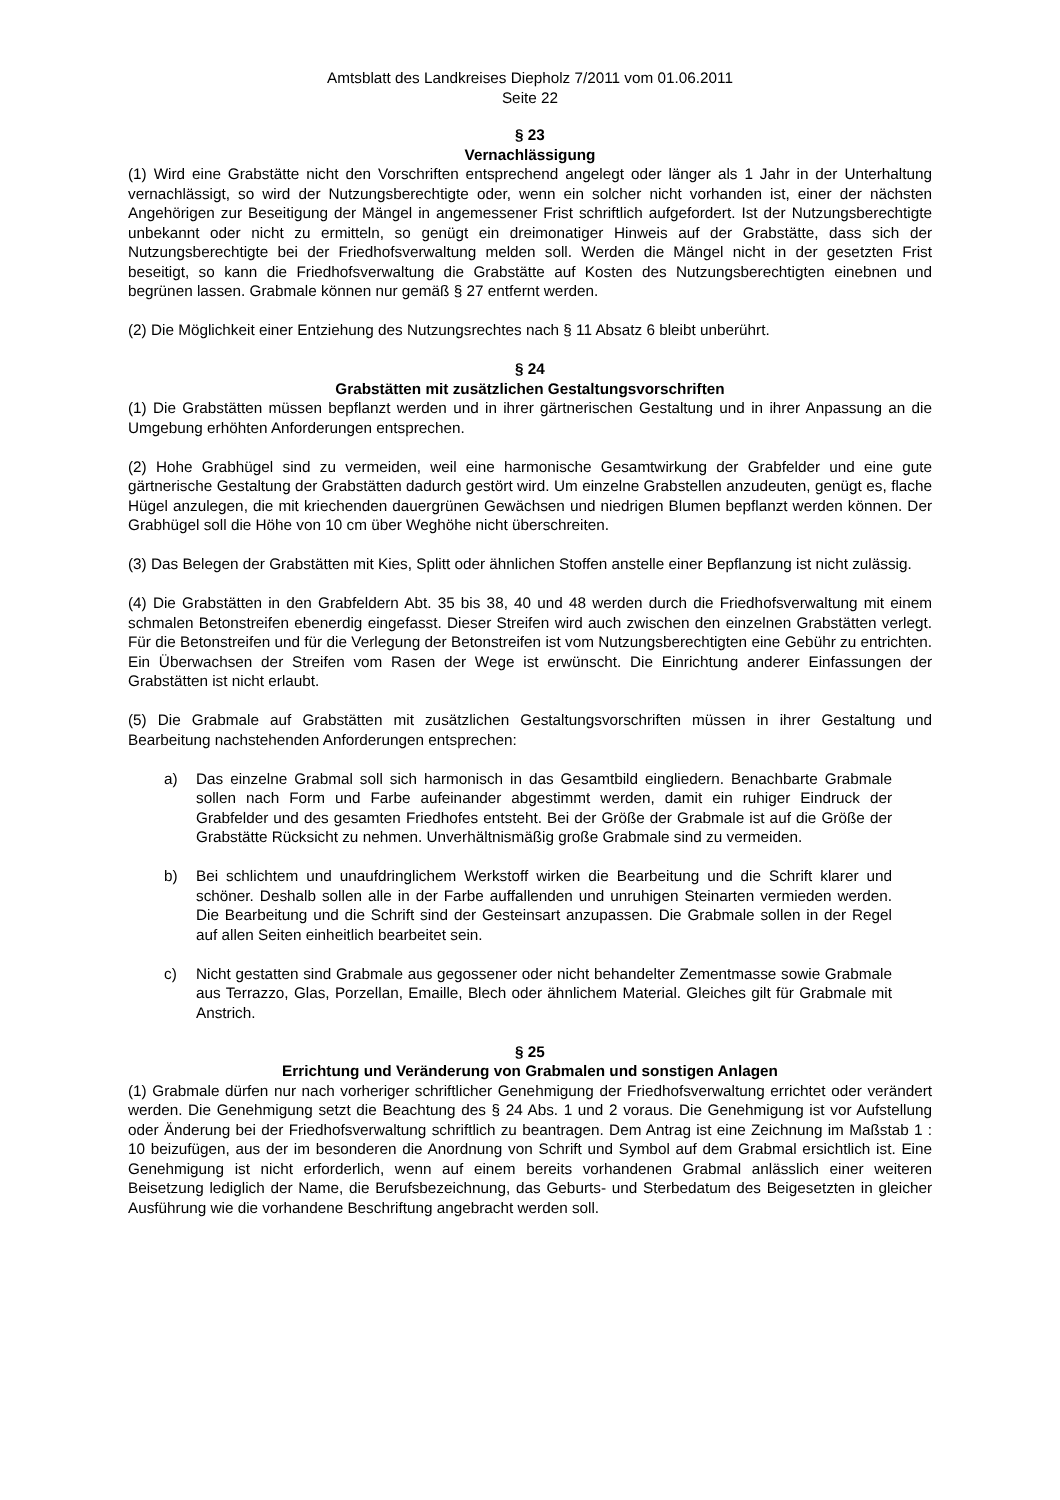Amtsblatt des Landkreises Diepholz 7/2011 vom 01.06.2011
Seite 22
§ 23
Vernachlässigung
(1) Wird eine Grabstätte nicht den Vorschriften entsprechend angelegt oder länger als 1 Jahr in der Unterhaltung vernachlässigt, so wird der Nutzungsberechtigte oder, wenn ein solcher nicht vorhanden ist, einer der nächsten Angehörigen zur Beseitigung der Mängel in angemessener Frist schriftlich aufgefordert. Ist der Nutzungsberechtigte unbekannt oder nicht zu ermitteln, so genügt ein dreimonatiger Hinweis auf der Grabstätte, dass sich der Nutzungsberechtigte bei der Friedhofsverwaltung melden soll. Werden die Mängel nicht in der gesetzten Frist beseitigt, so kann die Friedhofsverwaltung die Grabstätte auf Kosten des Nutzungsberechtigten einebnen und begrünen lassen. Grabmale können nur gemäß § 27 entfernt werden.
(2) Die Möglichkeit einer Entziehung des Nutzungsrechtes nach § 11 Absatz 6 bleibt unberührt.
§ 24
Grabstätten mit zusätzlichen Gestaltungsvorschriften
(1) Die Grabstätten müssen bepflanzt werden und in ihrer gärtnerischen Gestaltung und in ihrer Anpassung an die Umgebung erhöhten Anforderungen entsprechen.
(2) Hohe Grabhügel sind zu vermeiden, weil eine harmonische Gesamtwirkung der Grabfelder und eine gute gärtnerische Gestaltung der Grabstätten dadurch gestört wird. Um einzelne Grabstellen anzudeuten, genügt es, flache Hügel anzulegen, die mit kriechenden dauergrünen Gewächsen und niedrigen Blumen bepflanzt werden können. Der Grabhügel soll die Höhe von 10 cm über Weghöhe nicht überschreiten.
(3) Das Belegen der Grabstätten mit Kies, Splitt oder ähnlichen Stoffen anstelle einer Bepflanzung ist nicht zulässig.
(4) Die Grabstätten in den Grabfeldern Abt. 35 bis 38, 40 und 48 werden durch die Friedhofsverwaltung mit einem schmalen Betonstreifen ebenerdig eingefasst. Dieser Streifen wird auch zwischen den einzelnen Grabstätten verlegt. Für die Betonstreifen und für die Verlegung der Betonstreifen ist vom Nutzungsberechtigten eine Gebühr zu entrichten. Ein Überwachsen der Streifen vom Rasen der Wege ist erwünscht. Die Einrichtung anderer Einfassungen der Grabstätten ist nicht erlaubt.
(5) Die Grabmale auf Grabstätten mit zusätzlichen Gestaltungsvorschriften müssen in ihrer Gestaltung und Bearbeitung nachstehenden Anforderungen entsprechen:
a) Das einzelne Grabmal soll sich harmonisch in das Gesamtbild eingliedern. Benachbarte Grabmale sollen nach Form und Farbe aufeinander abgestimmt werden, damit ein ruhiger Eindruck der Grabfelder und des gesamten Friedhofes entsteht. Bei der Größe der Grabmale ist auf die Größe der Grabstätte Rücksicht zu nehmen. Unverhältnismäßig große Grabmale sind zu vermeiden.
b) Bei schlichtem und unaufdringlichem Werkstoff wirken die Bearbeitung und die Schrift klarer und schöner. Deshalb sollen alle in der Farbe auffallenden und unruhigen Steinarten vermieden werden. Die Bearbeitung und die Schrift sind der Gesteinsart anzupassen. Die Grabmale sollen in der Regel auf allen Seiten einheitlich bearbeitet sein.
c) Nicht gestatten sind Grabmale aus gegossener oder nicht behandelter Zementmasse sowie Grabmale aus Terrazzo, Glas, Porzellan, Emaille, Blech oder ähnlichem Material. Gleiches gilt für Grabmale mit Anstrich.
§ 25
Errichtung und Veränderung von Grabmalen und sonstigen Anlagen
(1) Grabmale dürfen nur nach vorheriger schriftlicher Genehmigung der Friedhofsverwaltung errichtet oder verändert werden. Die Genehmigung setzt die Beachtung des § 24 Abs. 1 und 2 voraus. Die Genehmigung ist vor Aufstellung oder Änderung bei der Friedhofsverwaltung schriftlich zu beantragen. Dem Antrag ist eine Zeichnung im Maßstab 1 : 10 beizufügen, aus der im besonderen die Anordnung von Schrift und Symbol auf dem Grabmal ersichtlich ist. Eine Genehmigung ist nicht erforderlich, wenn auf einem bereits vorhandenen Grabmal anlässlich einer weiteren Beisetzung lediglich der Name, die Berufsbezeichnung, das Geburts- und Sterbedatum des Beigesetzten in gleicher Ausführung wie die vorhandene Beschriftung angebracht werden soll.